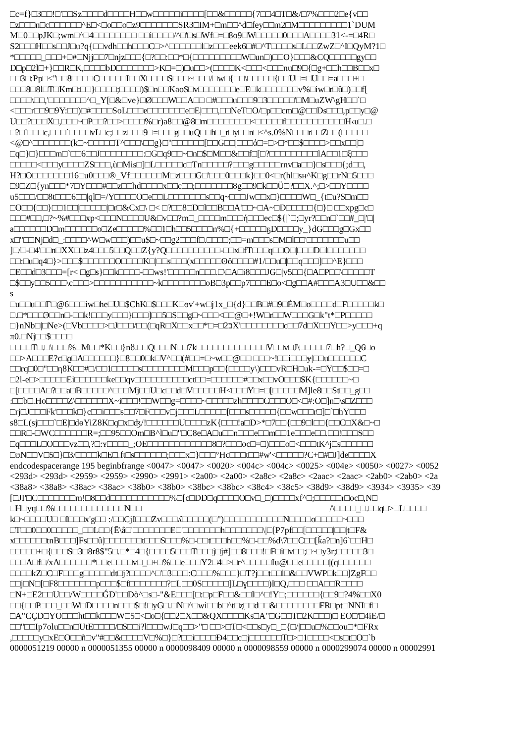□c=f}□3□□!□'□□Sz□□□□d□□□□H□□w□□□□□i□□□□[□□&□□□□□{7□□4□T□&/□7%□□□2□e{v□□
□z□□□n□c□□□□□□^E□<□o□□o□z9□□□□□□□SR3□IM+□m□□^d□fey□□m2□M□□□□□□□□□1`DUM
M□0□□pJK□;wm□^□4□□□□□□□□ □□i□□□□/^□'□s□Wf□=□8o9□W□□□□□0□□□A□□□□31<-=□4R□
S2□□□H□□s□□J□u?q{□□vdh□□h□□□C□>^□□□□□□l□z□□□eek6□#□^T□□□□s□L□□ZwZ□^I□QyM?1□
*□□□□□_□□□+□#□Njj□□7□njz□□□{□?□□:□□*□{□□□□□□□□□W□un□)□□O}□□□&CQ□□□□□gy□□
D□p□2l□+}□□R□K,□□□□bD□□□□□□□>K□=□)□u□□>(□□□□K<□□□<□□□nu□9□{□g+□□h□□B□□x□
□□3□:Pp□<"□□8□□□□C□□□□□I□□X□□□□S□□□~□□□/□w□{□□\□□□□□{□□U□=□U□□=a□□□+□
□□□8□8l□T□Km□:□□}□□□□;□□□□)$□n□□Kao$□v□□□□□□□e□E□k□□□□□□□v%□iw□r□û□)□□f[
□□□□\□□,'□□□□□□□^□_Y[□&□ve}□Ø□□□W□□A□□ □#□□□u□□□9□3□□□□□'□M□uZW\gH□□`□
<□□□r□□9□9Y:□□)□#□□□□SoL□□□e□□□□□□□e□E|□□□,□□NeT□O/□p□□cm□@□□Ds□□□,p□□y□@
U□□?□□□X□,□□□~□P□□?□□>□□□□%□r)a8□□@8□m□□□□□□□□<□□□□□f□□□□□□□□□□□H‹u□.□
□?□`□□□c,□□□`□□□□vL□c;□□z□□□9□=□□□g□□uQ□□h□_r□y□□n□<^s.0%N□□□r□□Z□□(□□□□□
<@□^□□□□□□□(k□~□□□□□T^□□□\□□g}□"□□□□□□[□□G□□|□□□ά□=□>□*□□$□□□□>□□x□□|□
□q□}□}□□□m□`□□6□□J□□□□□□□□:□G□q9□□~□n□$□M□□&□□f□[□?□□□□□□□□□lA□□1□ξ□□□
□□□□□<□□□y□□□□ZS□□□,ù□Mis□]□L□□□□□c□Tn□□□□□?□□□g□□□□□rnv□a□□}□s□□□{;d□□,
H?□O□□□□□□□16□u0□□□®_Vf□□□□□□M□z□□□G□'□□□0□□□k}□□0<□r(hl□sн^K□g□□rN□5□□□
□9□Z□{yn□□□*7□Y□□□#□□z□□hd□□□□x□□c□□;□□□□□□□8g□□9□k□□Ü□?□□X.^;□>□□Y□□□□
u5□□□/□□8t□□□6□□|ql□=/Y□□□□O□e□□L□□□□□□□s□□q~□□□Jw□□x□}□□□□W□_{t□u?$□m□□
□O□□{□□}□□1□□|□□□□□|□r□&Cx□\ □< □?□□8□D□l□□B□□A'□□~□A~□D□□□□□{□}□ □□xpg□c□
□□□#□□,□?~%#□□□xp<□□□N□□□□U&□v□□?m□_□□□□m□□□ή□□□ec□${|`□;□yr?□□n□`□□#_□|'□|
a□□□□□□D□m□□□□□□o□Ze□□□□□%□□1□h□□5□□□□n%□{+□□□□□ҕD□□□□y_}dG□□□g□Gx□□
x□"□□Nj□d□_:□□□□^W□w□□□)□□u$□~□□g2□□□f□.□□□□;□□=m□□□s□M□l□□'□□□□□□□u□□
]□/□-□4'□□n□XX□□z4□□□5□□Q□□Z{y?Q□□□□□□□□□□-□□x□fT□□□q□□O□|□□□D□l□□□□□□□
□□:□u□q4□}>□□□$□□□□□□O□□□□K□|□□s□□□(x□□□□□ʘŏ□□□□#1/□□u□|□□q□□□]□□^E}□□□
□E□□d□3□□□=[r< □g□s}□□k□□□□-□□ws!'□□□□□n□□□.□\□A□i8□□□JG□|v5□□{□A□P□□\□□□□□T
□$□□y□□5□□□\c□□□>□□□□□□□□□□□~k□□□□□□□□oB□3p□□p7□□□E□o<□g□□A#□□□A3□U□□&□□
s
□u□□u□□Γ□@6□□□iw□he□U□$ChK□$□□□K□ɵv'+w□j1x_□{d}□□B□#□9□ĖM□o□□□□d□F□□□□□k□
□.□*□□□Э□□n□-□□k!□□□y□□□}□□□]□□5□S□□g□~□□□<□□@□+!W□r□□W□□□G□k"t*□P□□□□□
□}nNb□|□Ne>(□Vb□□□□>□J□□□/□□(□qR□X□□x□□*□=□2בX'□□□□□□□□c□□7d□X□□Y□□>y□□□+q
π0.□Nj□□$□□□□
□□□□T□.□\□□□%□M□□*K□□}nȣ.□□Q□□□N□□7k□□□□□□□□□□□□□V□□v□J\□□□□□7□h?□_Q6□o
□□>A□□□E?c□ϱ□A□□□□□□}□8□□0□k□V^□□(#□□=□~w□□@□□ □□□~!□□i□□□ɏ|□□u□□□□□□C
□□rq□0□"□□η8K□□#□/□□1□□□□□s□□□□□□□□M□□□p□□{□□□□y\)□□□vR□H□uk-=□Y□□$□□=□
□2l-e□>□□□□□Ei□□□□□□ke□□qv□□□□□□□□□□ct□□=□□□□□□#□□x□□vO□□□$K{□□□□□□~□
□[□□□□A□?□□a□B□□□□□^□□□Mj□□U□c□□d□V□□□□□H<□□□Y□=□[□□□□□M]le8□□St□□_g□□
:□□b□.Ho□□□□Z\□□□□□□X~i□□□!□□W□□g=□□□□~□□□□□zh□□□□C□□□O□<□#:O□]n□\s□Z□□□
□rj□J□□□Fk'□□□k□}c□□i□□□s□□7□F□□□v□j□□□L□□□□□[□□□s□□□□□{□□w□□□r□]□`□hY□□□
s8□L(sj□□□`□E|□dɵYiZ8K□q□x□ʤ/!□□□□□□U□□□□zK{□□□!a□D>*□7□□{□□9□l□□{□□C□X&□~□
□□R□-□WC□□□□□□R=;□□95□□Om□B^l□u□"□C8e□A□u□□n□□□e□□m□□1e□□□e□□.□□!□□□S□□
□q□□□L□O□□□vz□□,?□:ʏ□□□□_;OE□□□□□□□□□□□□8□?□□□oc□=□)□□□o□<□□□tK^j□s□□□□□□
□ʊN□□V□5□}□3/□□□□k□E□.ft□s□□□□□□;□□□x□}□□□°Hc□□□t□□#w'<□□□□□?C+□#□J]de□□□□X
endcodespacerange 195 beginbfrange <0047> <0047> <0020> <004c> <004c> <0025> <004e> <0050> <0027> <0052
<293d> <293d> <2959> <2959> <2990> <2991> <2a00> <2a00> <2a8c> <2a8c> <2aac> <2aac> <2ab0> <2ab0> <2a
<38a8> <38a8> <38ac> <38ac> <38b0> <38b0> <38bc> <38bc> <38c4> <38c5> <38d9> <38d9> <3934> <3935> <39
[□JI'□C□□□□□□□m!□8□□d□□□□□□□□□□□%□[c□DD□q□□□□O□v□_□)□□□□xf^□;□□□□□r□oc□,N□
□H□yɥ□□%□□□□□□□□□□□□□N□□ /\□□□□_□.□□q□>□L□□□□
k□~□□□□U□ □I□□□x'g□□ :/□□CjI□□□Zv□□□ʎ□□□□□(□")□□□□□□□□□□□N□□□□o□□□□□~□□□
□T□□0□□0□□□□□_□□L□□{Ē\â□'□□□□□□□E□'□□□□□□□h□□□□□□□\|□[P7pf□□[□□□□□|□□|t□F&
x□□□□□□tnB□□□]Fs□□û|□□□□□□□t□□□S□□□%□-□□t□□□h□□%□-□□%d\7□□C□□[ǩa?□n]6`□□H□
□□□□□+□{□□□S□3□8r8$"5□.□*□4□{□□□□5□□□T□□□j□j#]□□8□□□!□F□i□v□□;□~□y3r;□□□□□3□
□□□A□f□/xA□□□□□□*□□e□□□□v□_□+□%□□e□□□Y2□4□>□r^□□□□□Iu@□□e□□□□□|(q□□□□□□
□□□□kZ□C□F□□□g□□□□□dt□j?□□□□^□'□3□□□:C□□□%□□□}□T?j□□t□□l□&□□VWP□k□□]ZgF□□
□□j□N□[□F8□□□□□□□p□□□$□f□□□□□□□?□L□□0S□□□□□]L□ɣ□□□□)I□Q,□□□ □□A□□R□□□□
□N+□E2□□U□□/W□□□□ǴD'□□Dò^□s□-"&E□□□[□:□p□F□□&□□I□^□!Y□;□□□□□□{□□9□?4%□□X0
□□{□□P□□□_□□W□D□□□□n□□□$□!□yG□.□N□^□wi□□b□^t□ʐ□□d□□&□□□□□□□□FR□pt□NNI□f□
□A"CÇD□YO□□□ht□□k□□□W□5□<□o□{□□2□X□□&QX□□□□Ks□A"□G□□T□2K□□□)□ EO□'□4iE/□
□□"□□Ip7olu□□n□UtE□□□□/□$□□i?l□□□wJ□q□□>"□ □□>□T□<□□s□y□_□{□/|□□u□%□□ou□*□FRx
,□□□□□y□xE□O□□ñ□v"#□□&□□□□V□%□}□?□□i□□□□Đ4□□c□j□□□□□□T□>□1□□□□<□s□t□O□`b
0000051219 00000 n 0000051355 00000 n 0000098409 00000 n 0000098559 00000 n 0000299074 00000 n 00002991